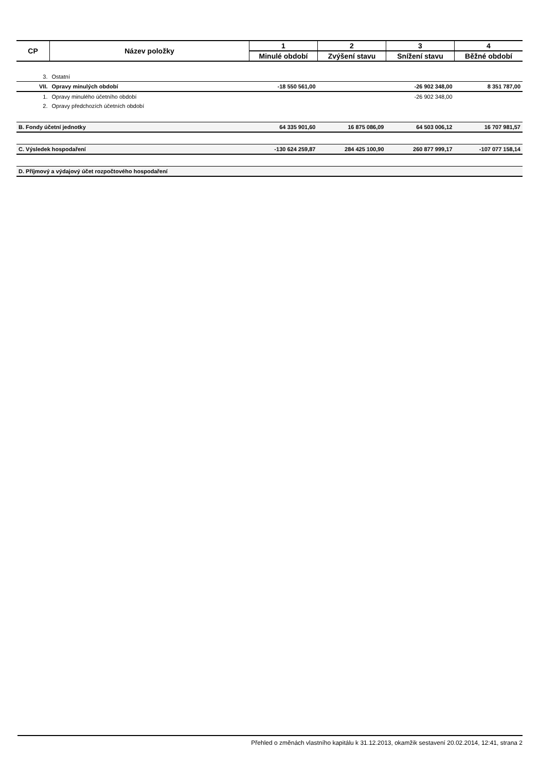| CP | Název položky | 1 | 2 | 3 | 4 |
| --- | --- | --- | --- | --- | --- |
| | | Minulé období | Zvýšení stavu | Snížení stavu | Běžné období |
| 3. | Ostatní | | | | |
| VII. | Opravy minulých období | -18 550 561,00 | | -26 902 348,00 | 8 351 787,00 |
| 1. | Opravy minulého účetního období | | | -26 902 348,00 | |
| 2. | Opravy předchozích účetních období | | | | |
| B. Fondy účetní jednotky | | 64 335 901,60 | 16 875 086,09 | 64 503 006,12 | 16 707 981,57 |
| C. Výsledek hospodaření | | -130 624 259,87 | 284 425 100,90 | 260 877 999,17 | -107 077 158,14 |
| D. Příjmový a výdajový účet rozpočtového hospodaření | | | | | |
Přehled o změnách vlastního kapitálu k 31.12.2013, okamžik sestavení 20.02.2014, 12:41, strana 2